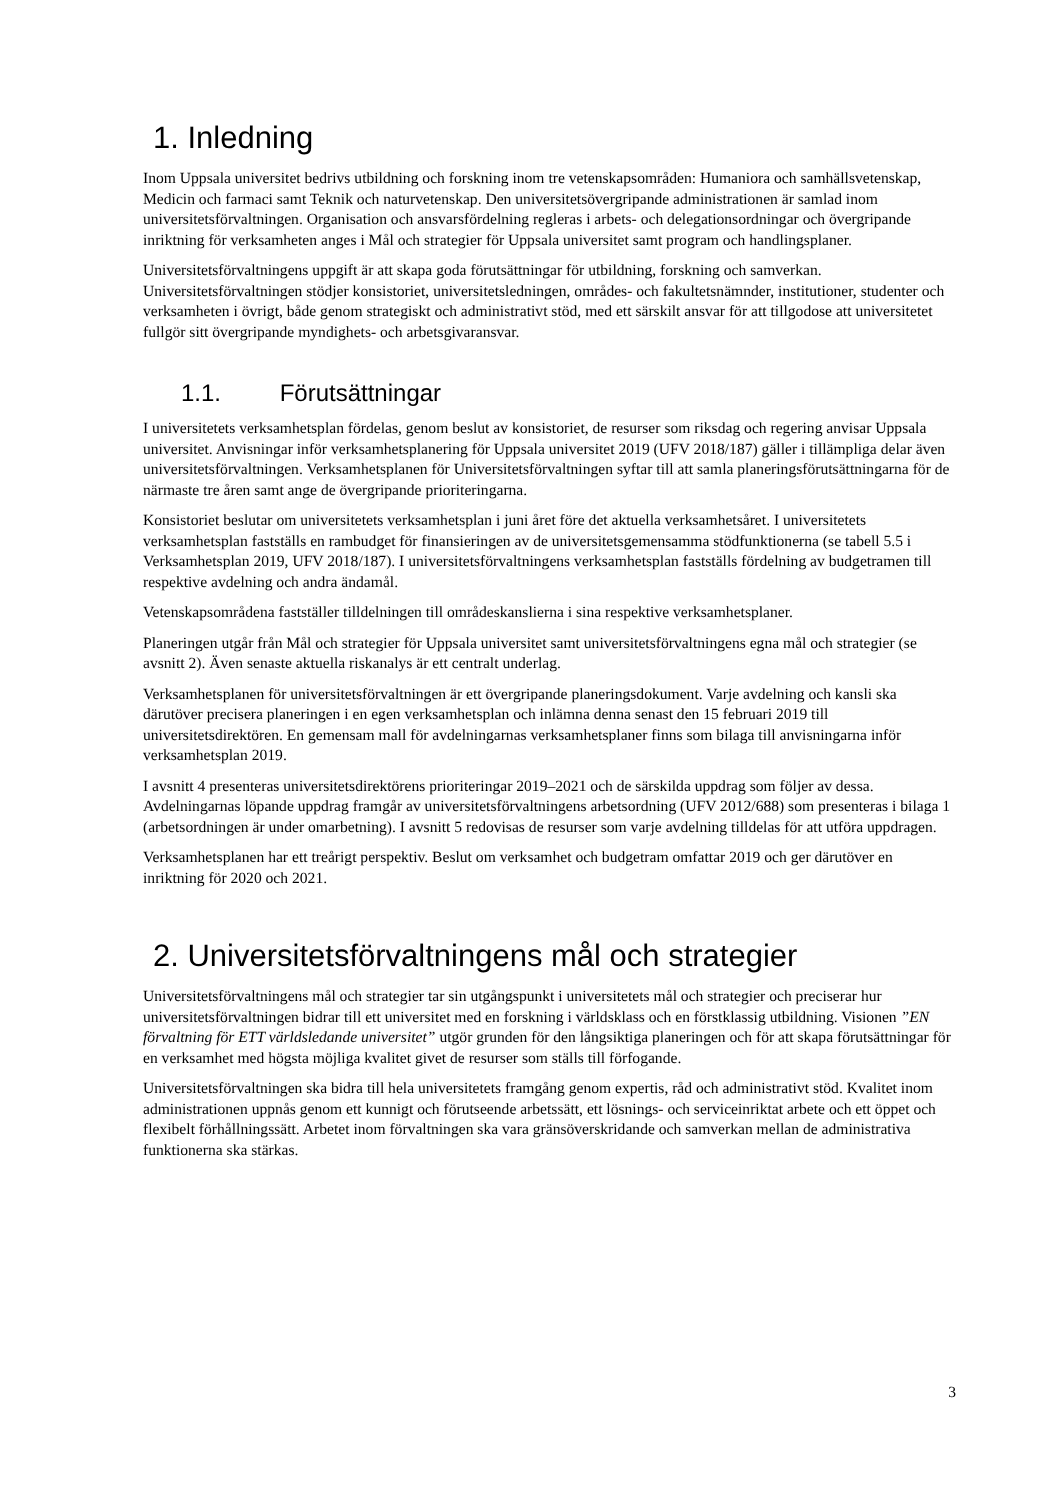1. Inledning
Inom Uppsala universitet bedrivs utbildning och forskning inom tre vetenskapsområden: Humaniora och samhällsvetenskap, Medicin och farmaci samt Teknik och naturvetenskap. Den universitetsövergripande administrationen är samlad inom universitetsförvaltningen. Organisation och ansvarsfördelning regleras i arbets- och delegationsordningar och övergripande inriktning för verksamheten anges i Mål och strategier för Uppsala universitet samt program och handlingsplaner.
Universitetsförvaltningens uppgift är att skapa goda förutsättningar för utbildning, forskning och samverkan. Universitetsförvaltningen stödjer konsistoriet, universitetsledningen, områdes- och fakultetsnämnder, institutioner, studenter och verksamheten i övrigt, både genom strategiskt och administrativt stöd, med ett särskilt ansvar för att tillgodose att universitetet fullgör sitt övergripande myndighets- och arbetsgivaransvar.
1.1. Förutsättningar
I universitetets verksamhetsplan fördelas, genom beslut av konsistoriet, de resurser som riksdag och regering anvisar Uppsala universitet. Anvisningar inför verksamhetsplanering för Uppsala universitet 2019 (UFV 2018/187) gäller i tillämpliga delar även universitetsförvaltningen. Verksamhetsplanen för Universitetsförvaltningen syftar till att samla planeringsförutsättningarna för de närmaste tre åren samt ange de övergripande prioriteringarna.
Konsistoriet beslutar om universitetets verksamhetsplan i juni året före det aktuella verksamhetsåret. I universitetets verksamhetsplan fastställs en rambudget för finansieringen av de universitetsgemensamma stödfunktionerna (se tabell 5.5 i Verksamhetsplan 2019, UFV 2018/187). I universitetsförvaltningens verksamhetsplan fastställs fördelning av budgetramen till respektive avdelning och andra ändamål.
Vetenskapsområdena fastställer tilldelningen till områdeskanslierna i sina respektive verksamhetsplaner.
Planeringen utgår från Mål och strategier för Uppsala universitet samt universitetsförvaltningens egna mål och strategier (se avsnitt 2). Även senaste aktuella riskanalys är ett centralt underlag.
Verksamhetsplanen för universitetsförvaltningen är ett övergripande planeringsdokument. Varje avdelning och kansli ska därutöver precisera planeringen i en egen verksamhetsplan och inlämna denna senast den 15 februari 2019 till universitetsdirektören. En gemensam mall för avdelningarnas verksamhetsplaner finns som bilaga till anvisningarna inför verksamhetsplan 2019.
I avsnitt 4 presenteras universitetsdirektörens prioriteringar 2019–2021 och de särskilda uppdrag som följer av dessa. Avdelningarnas löpande uppdrag framgår av universitetsförvaltningens arbetsordning (UFV 2012/688) som presenteras i bilaga 1 (arbetsordningen är under omarbetning). I avsnitt 5 redovisas de resurser som varje avdelning tilldelas för att utföra uppdragen.
Verksamhetsplanen har ett treårigt perspektiv. Beslut om verksamhet och budgetram omfattar 2019 och ger därutöver en inriktning för 2020 och 2021.
2. Universitetsförvaltningens mål och strategier
Universitetsförvaltningens mål och strategier tar sin utgångspunkt i universitetets mål och strategier och preciserar hur universitetsförvaltningen bidrar till ett universitet med en forskning i världsklass och en förstklassig utbildning. Visionen ”EN förvaltning för ETT världsledande universitet” utgör grunden för den långsiktiga planeringen och för att skapa förutsättningar för en verksamhet med högsta möjliga kvalitet givet de resurser som ställs till förfogande.
Universitetsförvaltningen ska bidra till hela universitetets framgång genom expertis, råd och administrativt stöd. Kvalitet inom administrationen uppnås genom ett kunnigt och förutseende arbetssätt, ett lösnings- och serviceinriktat arbete och ett öppet och flexibelt förhållningssätt. Arbetet inom förvaltningen ska vara gränsöverskridande och samverkan mellan de administrativa funktionerna ska stärkas.
3